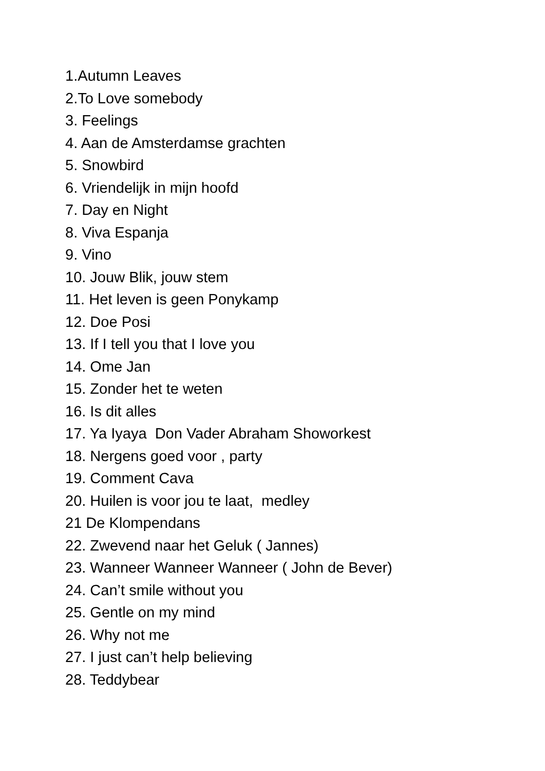1.Autumn Leaves
2.To Love somebody
3. Feelings
4. Aan de Amsterdamse grachten
5. Snowbird
6. Vriendelijk in mijn hoofd
7. Day en Night
8. Viva Espanja
9. Vino
10. Jouw Blik, jouw stem
11. Het leven is geen Ponykamp
12. Doe Posi
13. If I tell you that I love you
14. Ome Jan
15. Zonder het te weten
16. Is dit alles
17. Ya Iyaya Don Vader Abraham Showorkest
18. Nergens goed voor , party
19. Comment Cava
20. Huilen is voor jou te laat, medley
21 De Klompendans
22. Zwevend naar het Geluk ( Jannes)
23. Wanneer Wanneer Wanneer ( John de Bever)
24. Can’t smile without you
25. Gentle on my mind
26. Why not me
27. I just can’t help believing
28. Teddybear